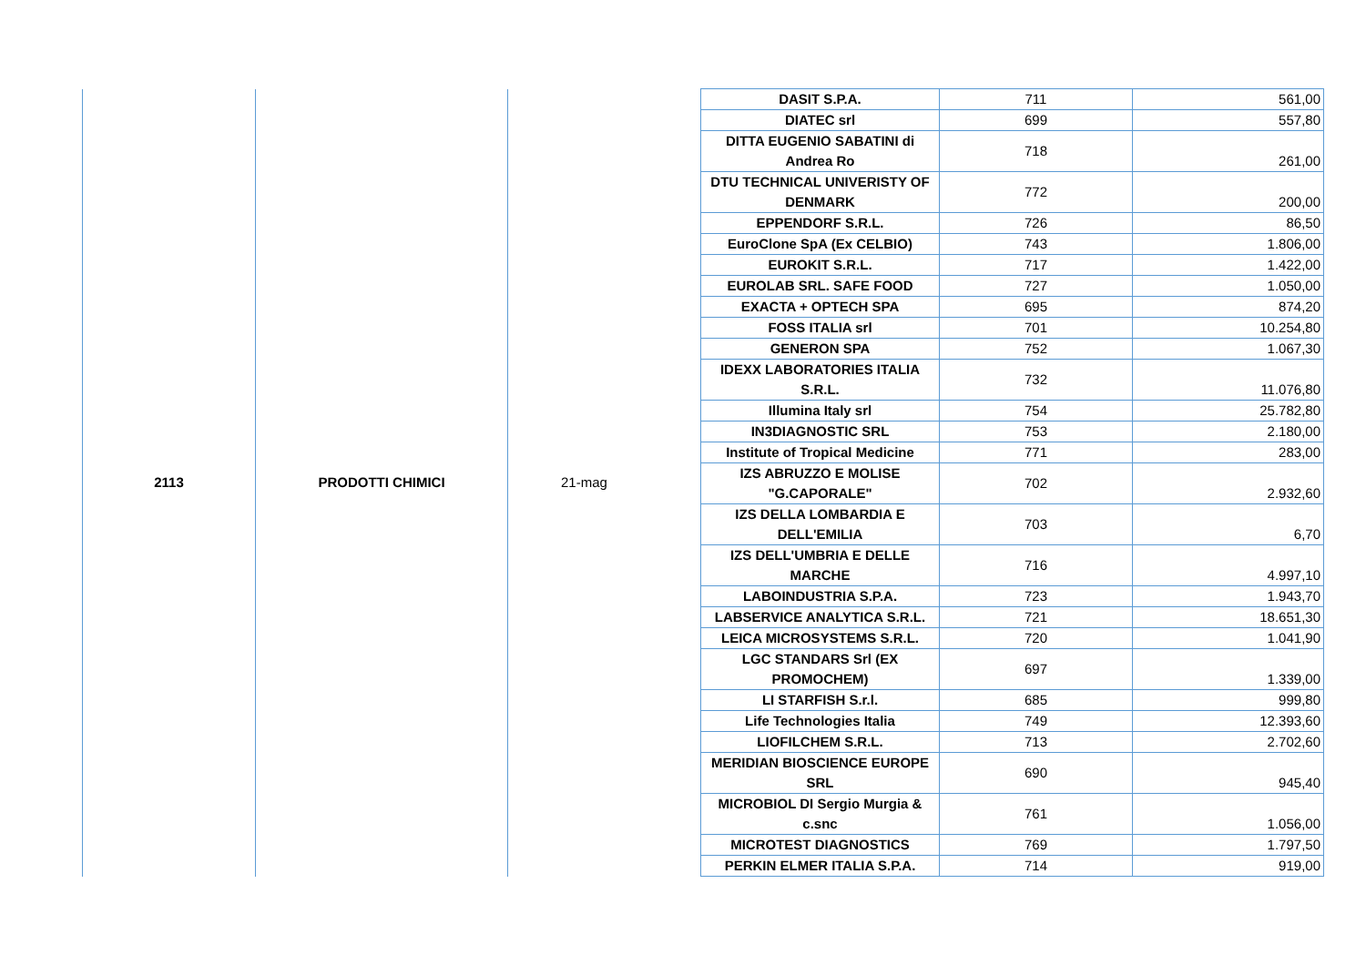| 2113 | PRODOTTI CHIMICI | 21-mag | DASIT S.P.A. | 711 | 561,00 |
| | | | DIATEC srl | 699 | 557,80 |
| | | | DITTA EUGENIO SABATINI di Andrea Ro | 718 | 261,00 |
| | | | DTU TECHNICAL UNIVERISTY OF DENMARK | 772 | 200,00 |
| | | | EPPENDORF S.R.L. | 726 | 86,50 |
| | | | EuroClone SpA (Ex CELBIO) | 743 | 1.806,00 |
| | | | EUROKIT S.R.L. | 717 | 1.422,00 |
| | | | EUROLAB SRL. SAFE FOOD | 727 | 1.050,00 |
| | | | EXACTA + OPTECH SPA | 695 | 874,20 |
| | | | FOSS ITALIA srl | 701 | 10.254,80 |
| | | | GENERON SPA | 752 | 1.067,30 |
| | | | IDEXX LABORATORIES ITALIA S.R.L. | 732 | 11.076,80 |
| | | | Illumina Italy srl | 754 | 25.782,80 |
| | | | IN3DIAGNOSTIC SRL | 753 | 2.180,00 |
| | | | Institute of Tropical Medicine | 771 | 283,00 |
| | | | IZS ABRUZZO E MOLISE "G.CAPORALE" | 702 | 2.932,60 |
| | | | IZS DELLA LOMBARDIA E DELL'EMILIA | 703 | 6,70 |
| | | | IZS DELL'UMBRIA E DELLE MARCHE | 716 | 4.997,10 |
| | | | LABOINDUSTRIA S.P.A. | 723 | 1.943,70 |
| | | | LABSERVICE ANALYTICA S.R.L. | 721 | 18.651,30 |
| | | | LEICA MICROSYSTEMS S.R.L. | 720 | 1.041,90 |
| | | | LGC STANDARS Srl (EX PROMOCHEM) | 697 | 1.339,00 |
| | | | LI STARFISH S.r.l. | 685 | 999,80 |
| | | | Life Technologies Italia | 749 | 12.393,60 |
| | | | LIOFILCHEM S.R.L. | 713 | 2.702,60 |
| | | | MERIDIAN BIOSCIENCE EUROPE SRL | 690 | 945,40 |
| | | | MICROBIOL DI Sergio Murgia & c.snc | 761 | 1.056,00 |
| | | | MICROTEST DIAGNOSTICS | 769 | 1.797,50 |
| | | | PERKIN ELMER ITALIA S.P.A. | 714 | 919,00 |